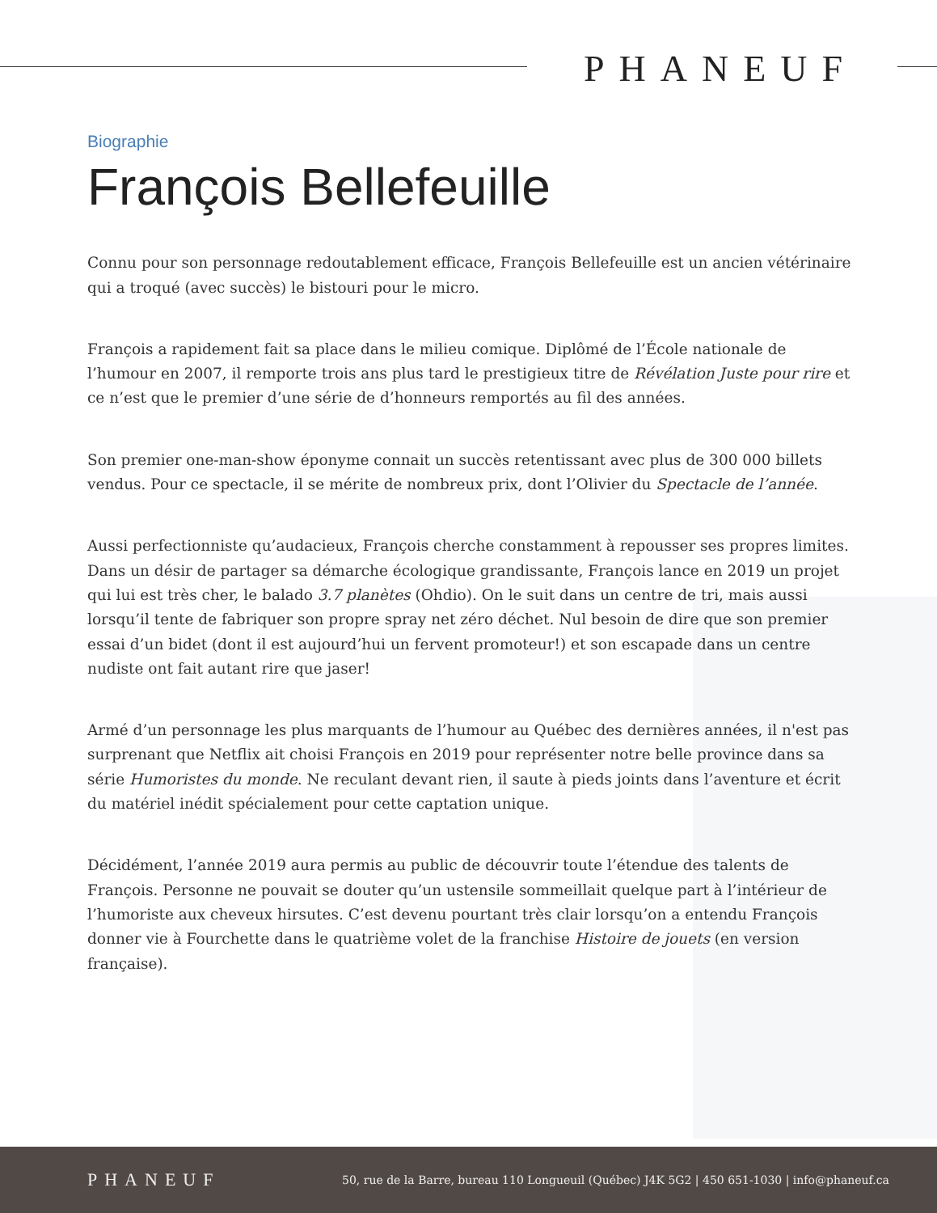PHANEUF
Biographie
François Bellefeuille
Connu pour son personnage redoutablement efficace, François Bellefeuille est un ancien vétérinaire qui a troqué (avec succès) le bistouri pour le micro.
François a rapidement fait sa place dans le milieu comique. Diplômé de l’École nationale de l’humour en 2007, il remporte trois ans plus tard le prestigieux titre de Révélation Juste pour rire et ce n’est que le premier d’une série de d’honneurs remportés au fil des années.
Son premier one-man-show éponyme connait un succès retentissant avec plus de 300 000 billets vendus. Pour ce spectacle, il se mérite de nombreux prix, dont l’Olivier du Spectacle de l’année.
Aussi perfectionniste qu’audacieux, François cherche constamment à repousser ses propres limites. Dans un désir de partager sa démarche écologique grandissante, François lance en 2019 un projet qui lui est très cher, le balado 3.7 planètes (Ohdio). On le suit dans un centre de tri, mais aussi lorsqu’il tente de fabriquer son propre spray net zéro déchet. Nul besoin de dire que son premier essai d’un bidet (dont il est aujourd’hui un fervent promoteur!) et son escapade dans un centre nudiste ont fait autant rire que jaser!
Armé d’un personnage les plus marquants de l’humour au Québec des dernières années, il n'est pas surprenant que Netflix ait choisi François en 2019 pour représenter notre belle province dans sa série Humoristes du monde. Ne reculant devant rien, il saute à pieds joints dans l’aventure et écrit du matériel inédit spécialement pour cette captation unique.
Décidément, l’année 2019 aura permis au public de découvrir toute l’étendue des talents de François. Personne ne pouvait se douter qu’un ustensile sommeillait quelque part à l’intérieur de l’humoriste aux cheveux hirsutes. C’est devenu pourtant très clair lorsqu’on a entendu François donner vie à Fourchette dans le quatrième volet de la franchise Histoire de jouets (en version française).
PHANEUF
50, rue de la Barre, bureau 110 Longueuil (Québec) J4K 5G2 | 450 651-1030 | info@phaneuf.ca